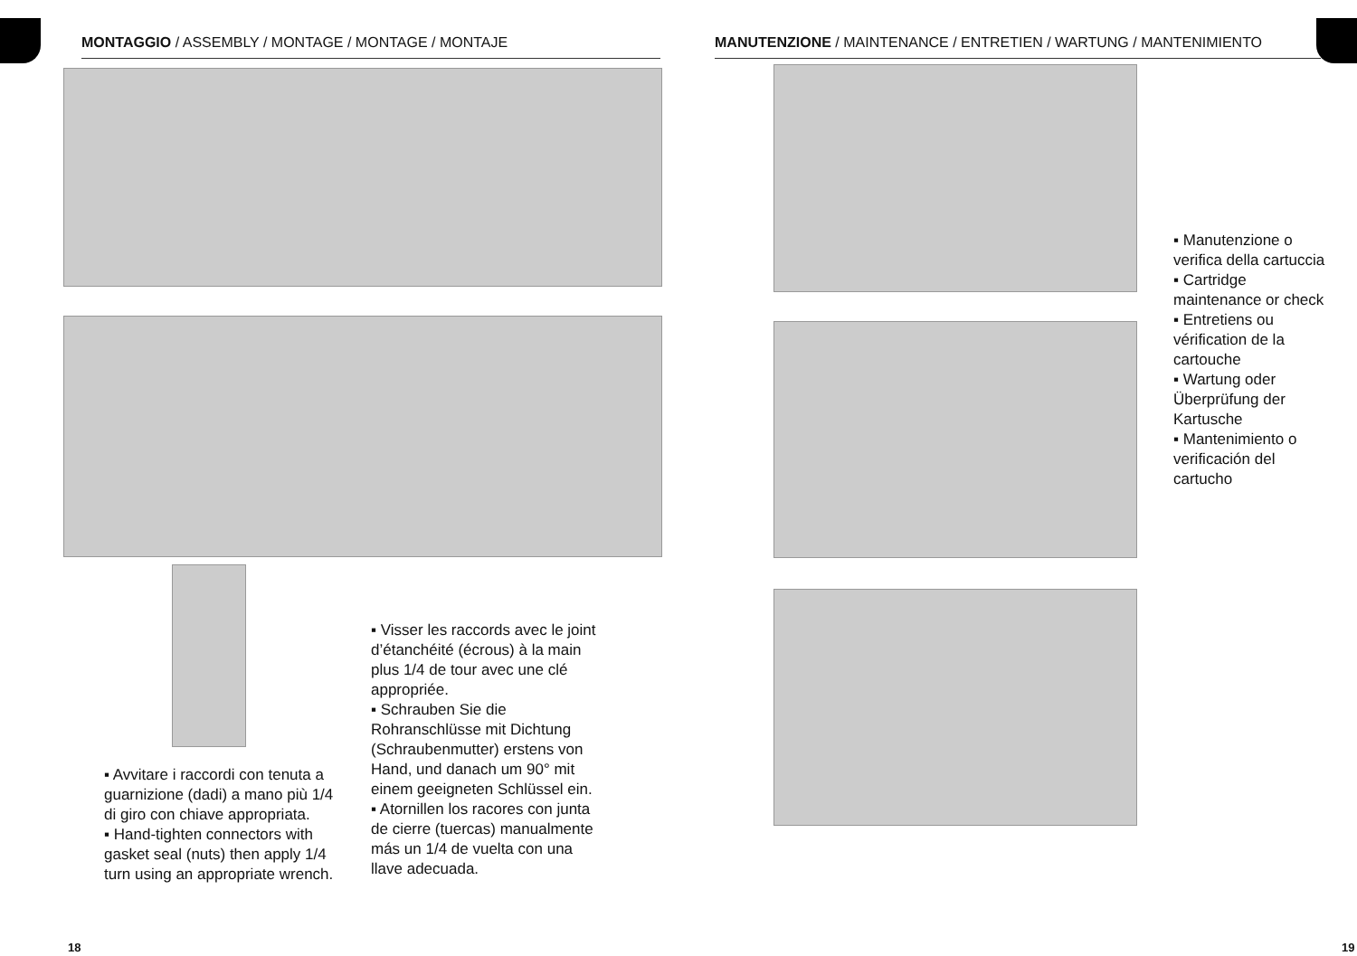MONTAGGIO / ASSEMBLY / MONTAGE / MONTAGE / MONTAJE
▪ Avvitare i raccordi con tenuta a guarnizione (dadi) a mano più 1/4 di giro con chiave appropriata.
▪ Hand-tighten connectors with gasket seal (nuts) then apply 1/4 turn using an appropriate wrench.
▪ Visser les raccords avec le joint d’étanchéité (écrous) à la main plus 1/4 de tour avec une clé appropriée.
▪ Schrauben Sie die Rohranschlüsse mit Dichtung (Schraubenmutter) erstens von Hand, und danach um 90° mit einem geeigneten Schlüssel ein.
▪ Atornillen los racores con junta de cierre (tuercas) manualmente más un 1/4 de vuelta con una llave adecuada.
18
MANUTENZIONE / MAINTENANCE / ENTRETIEN / WARTUNG / MANTENIMIENTO
▪ Manutenzione o verifica della cartuccia
▪ Cartridge maintenance or check
▪ Entretiens ou vérification de la cartouche
▪ Wartung oder Überprüfung der Kartusche
▪ Mantenimiento o verificación del cartucho
19